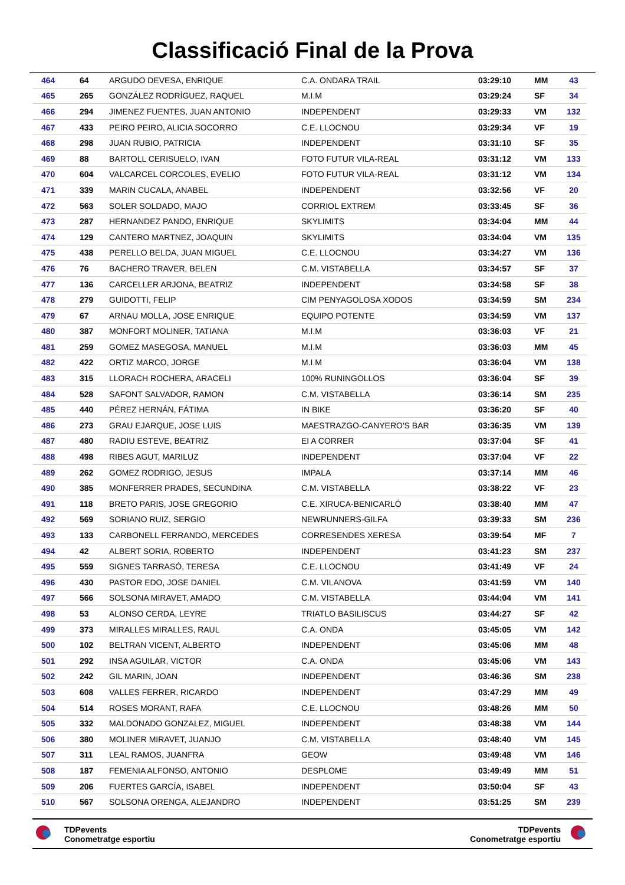Classificació Final de la Prova
| 464 | 64 | ARGUDO DEVESA, ENRIQUE | C.A. ONDARA TRAIL | 03:29:10 | MM | 43 |
| 465 | 265 | GONZÁLEZ RODRÍGUEZ, RAQUEL | M.I.M | 03:29:24 | SF | 34 |
| 466 | 294 | JIMENEZ FUENTES, JUAN ANTONIO | INDEPENDENT | 03:29:33 | VM | 132 |
| 467 | 433 | PEIRO PEIRO, ALICIA SOCORRO | C.E. LLOCNOU | 03:29:34 | VF | 19 |
| 468 | 298 | JUAN RUBIO, PATRICIA | INDEPENDENT | 03:31:10 | SF | 35 |
| 469 | 88 | BARTOLL CERISUELO, IVAN | FOTO FUTUR VILA-REAL | 03:31:12 | VM | 133 |
| 470 | 604 | VALCARCEL CORCOLES, EVELIO | FOTO FUTUR VILA-REAL | 03:31:12 | VM | 134 |
| 471 | 339 | MARIN CUCALA, ANABEL | INDEPENDENT | 03:32:56 | VF | 20 |
| 472 | 563 | SOLER SOLDADO, MAJO | CORRIOL EXTREM | 03:33:45 | SF | 36 |
| 473 | 287 | HERNANDEZ PANDO, ENRIQUE | SKYLIMITS | 03:34:04 | MM | 44 |
| 474 | 129 | CANTERO MARTNEZ, JOAQUIN | SKYLIMITS | 03:34:04 | VM | 135 |
| 475 | 438 | PERELLO BELDA, JUAN MIGUEL | C.E. LLOCNOU | 03:34:27 | VM | 136 |
| 476 | 76 | BACHERO TRAVER, BELEN | C.M. VISTABELLA | 03:34:57 | SF | 37 |
| 477 | 136 | CARCELLER ARJONA, BEATRIZ | INDEPENDENT | 03:34:58 | SF | 38 |
| 478 | 279 | GUIDOTTI, FELIP | CIM PENYAGOLOSA XODOS | 03:34:59 | SM | 234 |
| 479 | 67 | ARNAU MOLLA, JOSE ENRIQUE | EQUIPO POTENTE | 03:34:59 | VM | 137 |
| 480 | 387 | MONFORT MOLINER, TATIANA | M.I.M | 03:36:03 | VF | 21 |
| 481 | 259 | GOMEZ MASEGOSA, MANUEL | M.I.M | 03:36:03 | MM | 45 |
| 482 | 422 | ORTIZ MARCO, JORGE | M.I.M | 03:36:04 | VM | 138 |
| 483 | 315 | LLORACH ROCHERA, ARACELI | 100% RUNINGOLLOS | 03:36:04 | SF | 39 |
| 484 | 528 | SAFONT SALVADOR, RAMON | C.M. VISTABELLA | 03:36:14 | SM | 235 |
| 485 | 440 | PÉREZ HERNÁN, FÁTIMA | IN BIKE | 03:36:20 | SF | 40 |
| 486 | 273 | GRAU EJARQUE, JOSE LUIS | MAESTRAZGO-CANYERO'S BAR | 03:36:35 | VM | 139 |
| 487 | 480 | RADIU ESTEVE, BEATRIZ | EI A CORRER | 03:37:04 | SF | 41 |
| 488 | 498 | RIBES AGUT, MARILUZ | INDEPENDENT | 03:37:04 | VF | 22 |
| 489 | 262 | GOMEZ RODRIGO, JESUS | IMPALA | 03:37:14 | MM | 46 |
| 490 | 385 | MONFERRER PRADES, SECUNDINA | C.M. VISTABELLA | 03:38:22 | VF | 23 |
| 491 | 118 | BRETO PARIS, JOSE GREGORIO | C.E. XIRUCA-BENICARLÓ | 03:38:40 | MM | 47 |
| 492 | 569 | SORIANO RUIZ, SERGIO | NEWRUNNERS-GILFA | 03:39:33 | SM | 236 |
| 493 | 133 | CARBONELL FERRANDO, MERCEDES | CORRESENDES XERESA | 03:39:54 | MF | 7 |
| 494 | 42 | ALBERT SORIA, ROBERTO | INDEPENDENT | 03:41:23 | SM | 237 |
| 495 | 559 | SIGNES TARRASÓ, TERESA | C.E. LLOCNOU | 03:41:49 | VF | 24 |
| 496 | 430 | PASTOR EDO, JOSE DANIEL | C.M. VILANOVA | 03:41:59 | VM | 140 |
| 497 | 566 | SOLSONA MIRAVET, AMADO | C.M. VISTABELLA | 03:44:04 | VM | 141 |
| 498 | 53 | ALONSO CERDA, LEYRE | TRIATLO BASILISCUS | 03:44:27 | SF | 42 |
| 499 | 373 | MIRALLES MIRALLES, RAUL | C.A. ONDA | 03:45:05 | VM | 142 |
| 500 | 102 | BELTRAN VICENT, ALBERTO | INDEPENDENT | 03:45:06 | MM | 48 |
| 501 | 292 | INSA AGUILAR, VICTOR | C.A. ONDA | 03:45:06 | VM | 143 |
| 502 | 242 | GIL MARIN, JOAN | INDEPENDENT | 03:46:36 | SM | 238 |
| 503 | 608 | VALLES FERRER, RICARDO | INDEPENDENT | 03:47:29 | MM | 49 |
| 504 | 514 | ROSES MORANT, RAFA | C.E. LLOCNOU | 03:48:26 | MM | 50 |
| 505 | 332 | MALDONADO GONZALEZ, MIGUEL | INDEPENDENT | 03:48:38 | VM | 144 |
| 506 | 380 | MOLINER MIRAVET, JUANJO | C.M. VISTABELLA | 03:48:40 | VM | 145 |
| 507 | 311 | LEAL RAMOS, JUANFRA | GEOW | 03:49:48 | VM | 146 |
| 508 | 187 | FEMENIA ALFONSO, ANTONIO | DESPLOME | 03:49:49 | MM | 51 |
| 509 | 206 | FUERTES GARCÍA, ISABEL | INDEPENDENT | 03:50:04 | SF | 43 |
| 510 | 567 | SOLSONA ORENGA, ALEJANDRO | INDEPENDENT | 03:51:25 | SM | 239 |
TDPevents
Conometratge esportiu
TDPevents
Conometratge esportiu